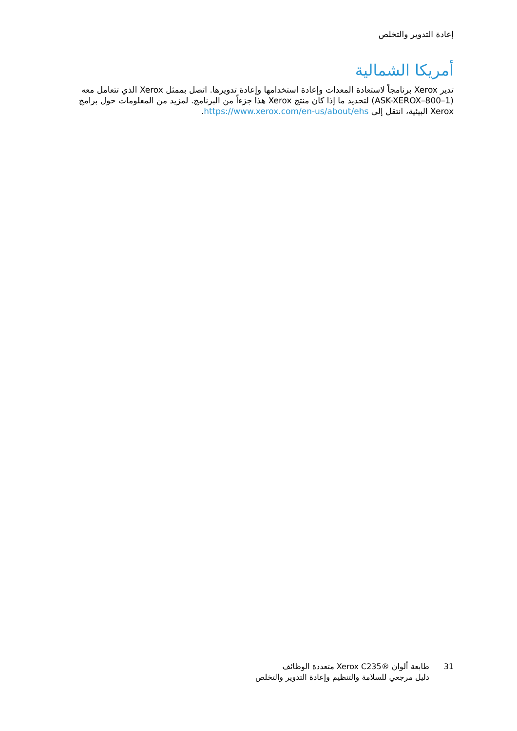إعادة التدوير والتخلص
أمريكا الشمالية
تدير Xerox برنامجاً لاستعادة المعدات وإعادة استخدامها وإعادة تدويرها. اتصل بممثل Xerox الذي تتعامل معه (ASK-XEROX–800–1) لتحديد ما إذا كان منتج Xerox هذا جزءاً من البرنامج. لمزيد من المعلومات حول برامج Xerox البيئية، انتقل إلى https://www.xerox.com/en-us/about/ehs.
31 طابعة ألوان ®Xerox C235 متعددة الوظائف
دليل مرجعي للسلامة والتنظيم وإعادة التدوير والتخلص